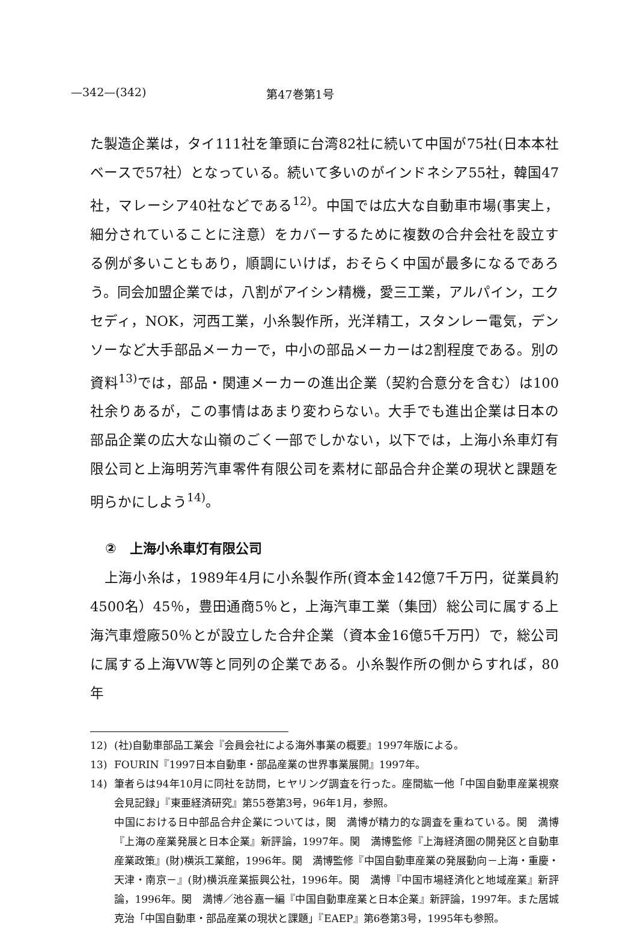—342—(342) 第47巻第1号
た製造企業は，タイ111社を筆頭に台湾82社に続いて中国が75社(日本本社ベースで57社）となっている。続いて多いのがインドネシア55社，韓国47社，マレーシア40社などである<sup>12)</sup>。中国では広大な自動車市場(事実上，細分されていることに注意）をカバーするために複数の合弁会社を設立する例が多いこともあり，順調にいけば，おそらく中国が最多になるであろう。同会加盟企業では，八割がアイシン精機，愛三工業，アルパイン，エクセディ，NOK，河西工業，小糸製作所，光洋精工，スタンレー電気，デンソーなど大手部品メーカーで，中小の部品メーカーは2割程度である。別の資料<sup>13)</sup>では，部品・関連メーカーの進出企業（契約合意分を含む）は100社余りあるが，この事情はあまり変わらない。大手でも進出企業は日本の部品企業の広大な山嶺のごく一部でしかない，以下では，上海小糸車灯有限公司と上海明芳汽車零件有限公司を素材に部品合弁企業の現状と課題を明らかにしよう<sup>14)</sup>。
②　上海小糸車灯有限公司
　上海小糸は，1989年4月に小糸製作所(資本金142億7千万円，従業員約4500名）45％，豊田通商5％と，上海汽車工業（集団）総公司に属する上海汽車燈廠50％とが設立した合弁企業（資本金16億5千万円）で，総公司に属する上海VW等と同列の企業である。小糸製作所の側からすれば，80年
12) (社)自動車部品工業会『会員会社による海外事業の概要』1997年版による。
13) FOURIN『1997日本自動車・部品産業の世界事業展開』1997年。
14) 筆者らは94年10月に同社を訪問，ヒヤリング調査を行った。座間紘一他「中国自動車産業視察会見記録」『東亜経済研究』第55巻第3号，96年1月，参照。
中国における日中部品合弁企業については，関　満博が精力的な調査を重ねている。関　満博『上海の産業発展と日本企業』新評論，1997年。関　満博監修『上海経済圏の開発区と自動車産業政策』(財)横浜工業館，1996年。関　満博監修『中国自動車産業の発展動向－上海・重慶・天津・南京－』(財)横浜産業振興公社，1996年。関　満博『中国市場経済化と地域産業』新評論，1996年。関　満博／池谷嘉一編『中国自動車産業と日本企業』新評論，1997年。また居城克治「中国自動車・部品産業の現状と課題」『EAEP』第6巻第3号，1995年も参照。